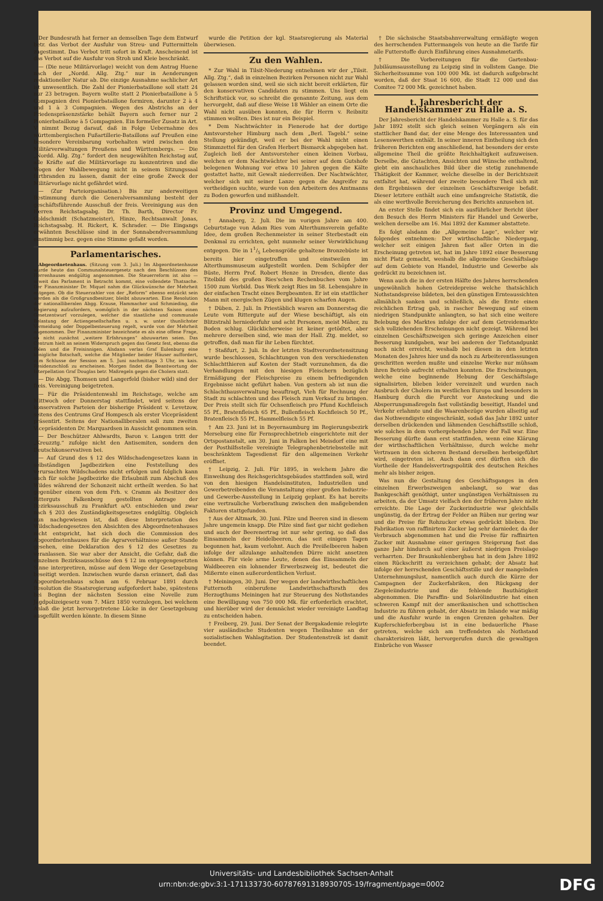Der Bundesrath hat ferner an demselben Tage dem Entwurf betr. das Verbot der Ausfuhr von Streu- und Futtermitteln zugestimmt. Das Verbot tritt sofort in Kraft. Anscheinend ist das Verbot auf die Ausfuhr von Stroh und Kleie beschränkt.
— (Die neue Militärvorlage) weicht von dem Antrag Huene nach der „Nordd. Allg. Ztg.“ nur in Aenderungen redaktioneller Natur ab. Die einzige Ausnahme sachlicher Art ist unwesentlich. Die Zahl der Pionierbataillone soll statt 24 nur 23 betragen. Bayern wollte statt 2 Pionierbataillone à 5 Compagnien drei Pionierbataillone formiren, darunter 2 à 4 und 1 à 3 Compagnien. Wegen des Abstrichs an der Friedenspräsenzstärke behält Bayern auch ferner nur 2 Pionierbataillone à 5 Compagnien. Ein formeller Zusatz in Art. V nimmt Bezug darauf, daß in Folge Uebernahme des württembergischen Fußartillerie-Bataillons auf Preußen eine besondere Vereinbarung vorbehalten wird zwischen den Militärverwaltungen Preußens und Württembergs. — Die „Nordd. Allg. Ztg.“ fordert den neugewählten Reichstag auf, alle Kräfte auf die Militärvorlage zu konzentriren und die Wogen der Wahlbewegung nicht in seinem Sitzungssaal fortbranden zu lassen, damit der eine große Zweck der Militärvorlage nicht gefährdet wird.
— (Zur Parteiorganisation.) Bis zur anderweitigen Bestimmung durch die Generalversammlung besteht der geschäftsführende Ausschuß der freis. Vereinigung aus den Herren Reichstagsabg. Dr. Th. Barth, Director Fr. Goldschmidt (Schatzmeister), Hinze, Rechtsanwalt Jonas, Reichstagsabg. H. Rickert, K. Schrader. — Die Eingangs erwähnten Beschlüsse sind in der Sonnabendversammlung einstimmig bez. gegen eine Stimme gefaßt worden.
Parlamentarisches.
Abgeordnetenhaus. (Sitzung vom 3. Juli.) Im Abgeordnetenhause wurde heute das Communalsteuergesetz nach den Beschlüssen des Herrenhauses endgültig angenommen. Die Steuerreform ist also — soweit das Parlament in Betracht kommt, eine vollendete Thatsache. Der Finanzminister Dr. Miquel nahm die Glückwünsche der Mehrheit entgegen. Ob die Steuerzahler von der „Reform“ ebenso entzückt sein werden als die Großgrundbesitzer, bleibt abzuwarten. Eine Resolution der nationalliberalen Abgg. Krause, Hammacher und Schmieding, die Regierung aufzufordern, womöglich in der nächsten Saison einen Gesetzentwurf vorzulegen, welcher die staatliche und communale Belastung der Actiengesellschaften u. s. w. unter thunlichster Vermeidung oder Doppelbesteuerung regelt, wurde von der Mehrheit angenommen. Der Finanzminister bezeichnete es als eine offene Frage, ob nicht zunächst „weitere Erfahrungen“ abzuwarten seien. Das Centrum hielt an seinem Widerspruch gegen das Gesetz fest, ebenso die Polen und die Freisinnigen. Alsdann verlas Graf Eulenburg eine königliche Botschaft, welche die Mitglieder beider Häuser auffordert, zum Schlusse der Session am 5. Juni nachmittags 3 Uhr, im kais. Residenzschloß zu erscheinen. Morgen findet die Beantwortung der Interpellation Graf Douglas betr. Maßregeln gegen die Cholera statt.
— Die Abgg. Thomsen und Langerfeld (bisher wild) sind der freis. Vereinigung beigetreten.
— Für die Präsidentenwahl im Reichstage, welche am Mittwoch oder Donnerstag stattfindet, wird seitens der konservativen Parteien der bisherige Präsident v. Levetzow, seitens des Centrums Graf Hompesch als erster Vicepräsident präsentirt. Seitens der Nationalliberalen soll zum zweiten Vicepräsidenten Dr. Marquardsen in Aussicht genommen sein.
— Der Beschützer Ahlwardts, Baron v. Langen tritt der „Kreuzztg.“ zufolge nicht den Antisemiten, sondern den Deutschkonservativen bei.
— Auf Grund des § 12 des Wildschadengesetzes kann in selbständigen Jagdbezirken eine Feststellung des verursachten Wildschadens nicht erfolgen und folglich kann auch für solche Jagdbezirke die Erlaubniß zum Abschuß des Wildes während der Schonzeit nicht ertheilt werden. So hat gegenüber einem von dem Frh. v. Cramm als Besitzer des Ritterguts Falkenberg gestellten Antrage der Bezirksausschuß zu Frankfurt a/O. entschieden und zwar nach § 203 des Zuständigkeitsgesetzes endgültig. Obgleich nun nachgewiesen ist, daß diese Interpretation des Wildschadengesetzes den Absichten des Abgeordnetenhauses nicht entspricht, hat sich doch die Commission des Abgeordnetenhauses für die Agrarverhältnisse außer Stande gesehen, eine Deklaration des § 12 des Gesetzes zu veranlassen. Sie war aber der Ansicht, die Gefahr, daß die einzelnen Bezirksausschüsse den § 12 im entgegengesetzten Sinne interpretiren, müsse auf dem Wege der Gesetzgebung beseitigt werden. Inzwischen wurde daran erinnert, daß das Abgeordnetenhaus schon am 6. Februar 1891 durch Resolution die Staatsregierung aufgefordert habe, spätestens bei Beginn der nächsten Session eine Novelle zum Jagdpolizeigesetz vom 7. März 1850 vorzulegen, bei welchem Anlaß die jetzt hervorgetretene Lücke in der Gesetzgebung ausgefüllt werden könnte. In diesem Sinne
wurde die Petition der kgl. Staatsregierung als Material überwiesen.
Zu den Wahlen.
* Zur Wahl in Tilsit-Niederung entnehmen wir der „Tilsit. Allg. Ztg.“, daß in einzelnen Bezirken Personen nicht zur Wahl gelassen worden sind, weil sie sich nicht bereit erklärten, für den konservativen Candidaten zu stimmen. Uns liegt ein Schriftstück vor, so schreibt die genannte Zeitung, aus dem hervorgeht, daß auf diese Weise 18 Wähler an einem Orte die Wahl nicht ausüben konnten, die für Herrn v. Reibnitz stimmen wollten. Dies ist nur ein Beispiel.
* Dem Nachtwächter in Fienerode hat der dortige Amtsvorsteher Himburg nach dem „Berl. Tagebl.“ seine Stellung gekündigt, weil er bei der Wahl nicht einen Stimmzettel für den Grafen Herbert Bismarck abgegeben hat. Zugleich ließ der Amtsvorsteher einen kleinen Vorbau, welchen er dem Nachtwächter bei seiner auf dem Gutshofe belegenen Wohnung vor etwa 10 Jahren gegen die Kälte gestattet hatte, mit Gewalt niederreißen. Der Nachtwächter, welcher sich mit seiner Lanze gegen die Angreifer zu vertheidigen suchte, wurde von den Arbeitern des Amtmanns zu Boden geworfen und mißhandelt.
Provinz und Umgegend.
† Annaberg, 2. Juli. Die im vorigen Jahre am 400. Geburtstage von Adam Ries vom Alterthumsverein gefaßte Idee, dem großen Rechenmeister in seiner Sterbestadt ein Denkmal zu errichten, geht nunmehr seiner Verwirklichung entgegen. Die in 11/5 Lebensgröße gehaltene Bronzebüste ist bereits hier eingetroffen und einstweilen im Alterthumsmuseum aufgestellt worden. Dem Schöpfer der Büste, Herrn Prof. Robert Henze in Dresden, diente das Titelbild des großen Ries'schen Rechenbuches vom Jahre 1500 zum Vorbild. Das Werk zeigt Ries im 58. Lebensjahre in der einfachen Tracht eines Bergbeamten. Er ist ein stattlicher Mann mit energischen Zügen und klugen scharfen Augen.
† Düben, 2. Juli. In Priestäblich waren am Donnerstag die Leute vom Rittergute auf der Wiese beschäftigt, als ein Blitzstrahl herniederfuhr und acht Personen, meist Mäher, zu Boden schlug. Glücklicherweise ist keiner getödtet, aber mehrere derselben sind, wie man der Hall. Ztg. meldet, so getroffen, daß man für ihr Leben fürchtet.
† Staßfurt, 2. Juli. In der letzten Stadtverordnetensitzung wurde beschlossen, Schlachtungen von den verschiedensten Schlachtthieren auf Kosten der Stadt vorzunehmen, da die Verhandlungen mit den hiesigen Fleischern bezüglich Ermäßigung der Fleischpreise zu einem befriedigenden Ergebnisse nicht geführt haben. Von gestern ab ist nun die Schlachthausverwaltung beauftragt, Vieh für Rechnung der Stadt zu schlachten und das Fleisch zum Verkauf zu bringen. Der Preis stellt sich für Ochsenfleisch pro Pfund Kochfleisch 55 Pf., Bratenfleisch 65 Pf., Bullenfleisch Kochfleisch 50 Pf., Bratenfleisch 55 Pf., Hammelfleisch 55 Pf.
† Am 23. Juni ist in Beyernaumburg im Regierungsbezirk Merseburg eine für Fernsprechbetrieb eingerichtete mit der Ortspostanstalt, am 30. Juni in Falken bei Meisdorf eine mit der Posthilfsstelle vereinigte Telegraphenbetriebsstelle mit beschränktem Tagesdienst für den allgemeinen Verkehr eröffnet.
† Leipzig, 2. Juli. Für 1895, in welchem Jahre die Einweihung des Reichsgerichtsgebäudes stattfinden soll, wird von den hiesigen Handelsinstituten, Industriellen und Gewerbetreibenden die Veranstaltung einer großen Industrie- und Gewerbe-Ausstellung in Leipzig geplant. Es hat bereits eine vertrauliche Vorberathung zwischen den maßgebenden Faktoren stattgefunden.
† Aus der Altmark, 30. Juni. Pilze und Beeren sind in diesem Jahre ungemein knapp. Die Pilze sind fast gar nicht gediehen und auch der Beerenertrag ist nur sehr gering, so daß das Einsammeln der Heidelbeeren, das seit einigen Tagen begonnen hat, kaum verlohnt. Auch die Preißelbeeren haben infolge der allzulange anhaltenden Dürre nicht ansetzen können. Für viele arme Leute, denen das Einsammeln der Waldbeeren ein lohnender Erwerbszweig ist, bedeutet die Mißernte einen außerordentlichen Verlust.
† Meiningen, 30. Juni. Der wegen der landwirthschaftlichen Futternoth einberufene Landwirthschaftsrath des Herzogthums Meiningen hat zur Steuerung des Nothstandes eine Bewilligung von 750 000 Mk. für erforderlich erachtet, und hierüber wird der demnächst wieder vereinigte Landtag zu entscheiden haben.
† Freiberg, 29. Juni. Der Senat der Bergakademie relegirte vier ausländische Studenten wegen Theilnahme an der sozialistischen Wahlagitation. Der Studentenstreik ist damit beendet.
† Die sächsische Staatsbahnverwaltung ermäßigte wegen des herrschenden Futtermangels von heute an die Tarife für alle Futterstoffe durch Einführung eines Ausnahmetarifs.
† Die Vorbereitungen für die Gartenbau-Jubiläumsausstellung zu Leipzig sind in vollstem Gange. Die Sicherheitssumme von 100 000 Mk. ist dadurch aufgebracht worden, daß der Staat 16 600, die Stadt 12 000 und das Comitee 72 000 Mk. gezeichnet haben.
t. Jahresbericht der Handelskammer zu Halle a. S.
Der Jahresbericht der Handelskammer zu Halle a. S. für das Jahr 1892 stellt sich gleich seinen Vorgängern als ein stattlicher Band dar, der eine Menge des Interessanten und Lesenswerthen enthält. In seiner inneren Eintheilung sich den früheren Berichten eng anschließend, hat besonders der erste allgemeine Theil die größte Reichhaltigkeit aufzuweisen. Derselbe, die Gutachten, Ansichten und Wünsche enthaltend, giebt ein anschauliches Bild über die stetig zunehmende Thätigkeit der Kammer, welche dieselbe in der Berichtszeit entfaltet hat, während der zweite besondere Theil sich mit den Ergebnissen der einzelnen Geschäftszweige befaßt. Dieser letztere enthält auch eine umfangreiche Statistik, die als eine werthvolle Bereicherung des Berichts anzusehen ist.
An erster Stelle findet sich ein ausführlicher Bericht über den Besuch des Herrn Ministers für Handel und Gewerbe, welchen derselbe am 16. Mai 1892 der Kammer abstattete.
Es folgt alsdann die „Allgemeine Lage“, welcher wir folgendes entnehmen: Der wirthschaftliche Niedergang, welcher seit einigen Jahren fast aller Orten in die Erscheinung getreten ist, hat im Jahre 1892 einer Besserung nicht Platz gemacht, weshalb die allgemeine Geschäftslage auf dem Gebiete von Handel, Industrie und Gewerbe als gedrückt zu bezeichnen ist.
Wenn auch die in der ersten Hälfte des Jahres herrschenden ungewöhnlich hohen Getreidepreise welche thatsächlich Nothstandspreise bildeten, bei den günstigen Ernteaussichten allmählich sanken und schließlich, als die Ernte einen reichlichen Ertrag gab, in rascher Bewegung auf einem niedrigen Standpunkte anlangten, so hat sich eine weitere Belebung des Marktes infolge der auf dem Getreidemarkte sich vollziehenden Erscheinungen nicht gezeigt. Während bei einzelnen Geschäftszweigen sich geringe Anzeichen einer Besserung kundgaben, war bei anderen der Tiefstandpunkt noch nicht erreicht, weshalb bei diesen in den letzten Monaten des Jahres hier und da noch zu Arbeiterentlassungen geschritten werden mußte und einzelne Werke nur mühsam ihren Betrieb aufrecht erhalten konnten. Die Erscheinungen, welche eine beginnende Hebung der Geschäftslage signalisirten, blieben leider vereinzelt und wurden nach Ausbruch der Cholera im westlichen Europa und besonders in Hamburg durch die Furcht vor Ansteckung und die Absperrungsmaßregeln fast vollständig beseitigt, Handel und Verkehr erlahmte und die Waarenbezüge wurden allseitig auf das Nothwendigste eingeschränkt, sodaß das Jahr 1892 unter derselben drückenden und lähmenden Geschäftsstille schloß, wie solches in dem vorhergehenden Jahre der Fall war. Eine Besserung dürfte dann erst stattfinden, wenn eine Klärung der wirthschaftlichen Verhältnisse, durch welche mehr Vertrauen in den sicheren Bestand derselben herbeigeführt wird, eingetreten ist. Auch dann erst dürften sich die Vortheile der Handelsvertragspolitik des deutschen Reiches mehr als bisher zeigen.
Was nun die Gestaltung des Geschäftsganges in den einzelnen Erwerbszweigen anbelangt, so war das Bankgeschäft genöthigt, unter ungünstigen Verhältnissen zu arbeiten, da der Umsatz vielfach den der früheren Jahre nicht erreichte. Die Lage der Zuckerindustrie war gleichfalls ungünstig, da der Ertrag der Felder an Rüben nur gering war und die Preise für Rohzucker etwas gedrückt blieben. Die Fabrikation von raffinirtem Zucker lag sehr darnieder, da der Verbrauch abgenommen hat und die Preise für raffinirten Zucker mit Ausnahme einer geringen Steigerung fast das ganze Jahr hindurch auf einer äußerst niedrigen Preislage verharrten. Der Braunkohlenbergbau hat in dem Jahre 1892 einen Rückschritt zu verzeichnen gehabt; der Absatz hat infolge der herrschenden Geschäftsstille und der mangelnden Unternehmungslust, namentlich auch durch die Kürze der Campagnen der Zuckerfabriken, den Rückgang der Ziegeleiindustrie und die fehlende Bauthätigkeit abgenommen. Die Paraffin- und Solarölindustrie hat einen schweren Kampf mit der amerikanischen und schottischen Industrie zu führen gehabt, der Absatz im Inlande war mäßig und die Ausfuhr wurde in engen Grenzen gehalten. Der Kupferschieferbergbau ist in eine bedauerliche Phase getreten, welche sich am treffendsten als Nothstand charakterisiren läßt, hervorgerufen durch die gewaltigen Einbrüche von Wasser
Universitäts- und Landesbibliothek Sachsen-Anhalt
urn:nbn:de:gbv:3:1-171133730-60787691318930705-19/fragment/page=0002
DFG